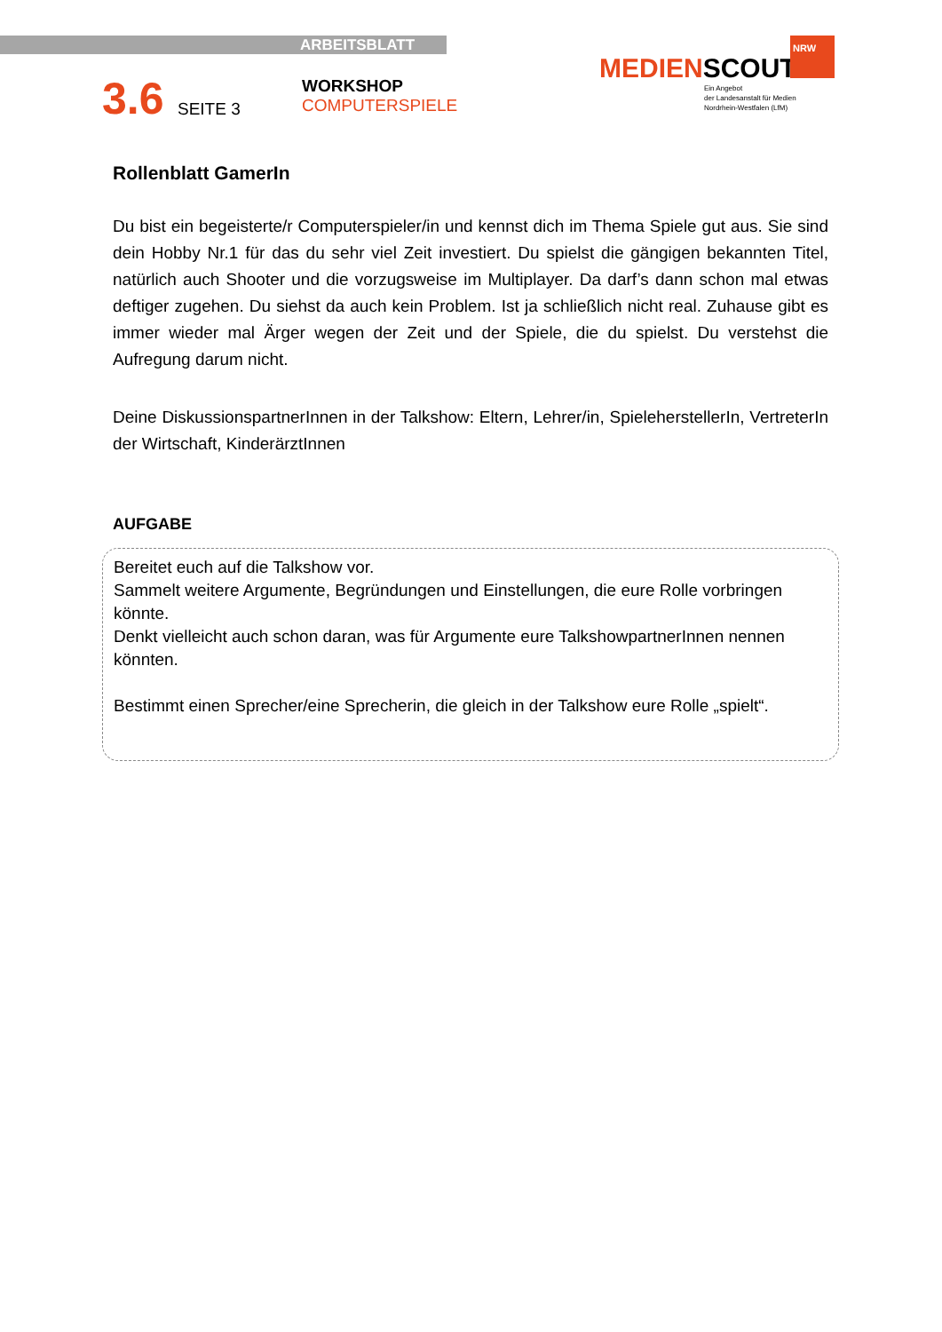ARBEITSBLATT
3.6 SEITE 3
WORKSHOP
COMPUTERSPIELE
NRW
MEDIENSCOUTS
Ein Angebot
der Landesanstalt für Medien
Nordrhein-Westfalen (LfM)
Rollenblatt GamerIn
Du bist ein begeisterte/r Computerspieler/in und kennst dich im Thema Spiele gut aus. Sie sind dein Hobby Nr.1 für das du sehr viel Zeit investiert. Du spielst die gängigen bekannten Titel, natürlich auch Shooter und die vorzugsweise im Multiplayer. Da darf’s dann schon mal etwas deftiger zugehen. Du siehst da auch kein Problem. Ist ja schließlich nicht real. Zuhause gibt es immer wieder mal Ärger wegen der Zeit und der Spiele, die du spielst. Du verstehst die Aufregung darum nicht.
Deine DiskussionspartnerInnen in der Talkshow: Eltern, Lehrer/in, SpieleherstellerIn, VertreterIn der Wirtschaft, KinderärztInnen
AUFGABE
Bereitet euch auf die Talkshow vor.
Sammelt weitere Argumente, Begründungen und Einstellungen, die eure Rolle vorbringen könnte.
Denkt vielleicht auch schon daran, was für Argumente eure TalkshowpartnerInnen nennen könnten.
Bestimmt einen Sprecher/eine Sprecherin, die gleich in der Talkshow eure Rolle „spielt“.